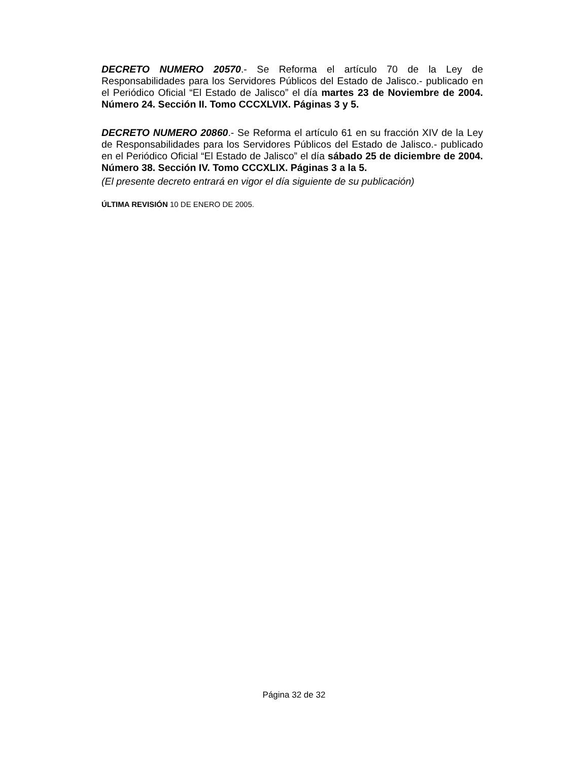DECRETO NUMERO 20570.- Se Reforma el artículo 70 de la Ley de Responsabilidades para los Servidores Públicos del Estado de Jalisco.- publicado en el Periódico Oficial “El Estado de Jalisco” el día martes 23 de Noviembre de 2004. Número 24. Sección II. Tomo CCCXLVIX. Páginas 3 y 5.
DECRETO NUMERO 20860.- Se Reforma el artículo 61 en su fracción XIV de la Ley de Responsabilidades para los Servidores Públicos del Estado de Jalisco.- publicado en el Periódico Oficial “El Estado de Jalisco” el día sábado 25 de diciembre de 2004. Número 38. Sección IV. Tomo CCCXLIX. Páginas 3 a la 5.
(El presente decreto entrará en vigor el día siguiente de su publicación)
ÚLTIMA REVISIÓN 10 DE ENERO DE 2005.
Página 32 de 32